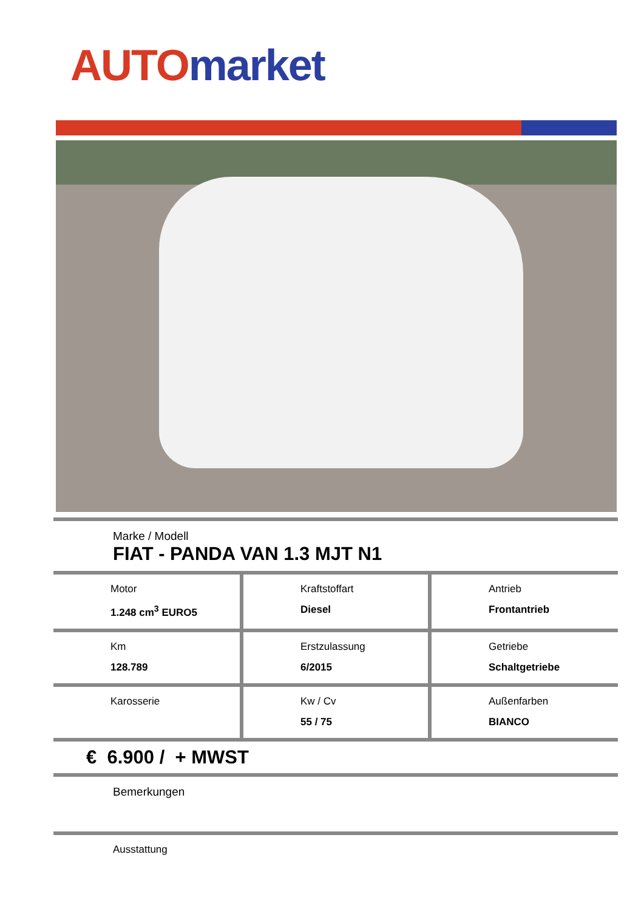AUTO market
Marke / Modell
FIAT - PANDA VAN 1.3 MJT N1
| Motor 1.248 cm<sup>3</sup> EURO5 | Kraftstoffart Diesel | Antrieb Frontantrieb |
| Km 128.789 | Erstzulassung 6/2015 | Getriebe Schaltgetriebe |
| Karosserie | Kw / Cv 55 / 75 | Außenfarben BIANCO |
€ 6.900 / + MWST
Bemerkungen
Ausstattung